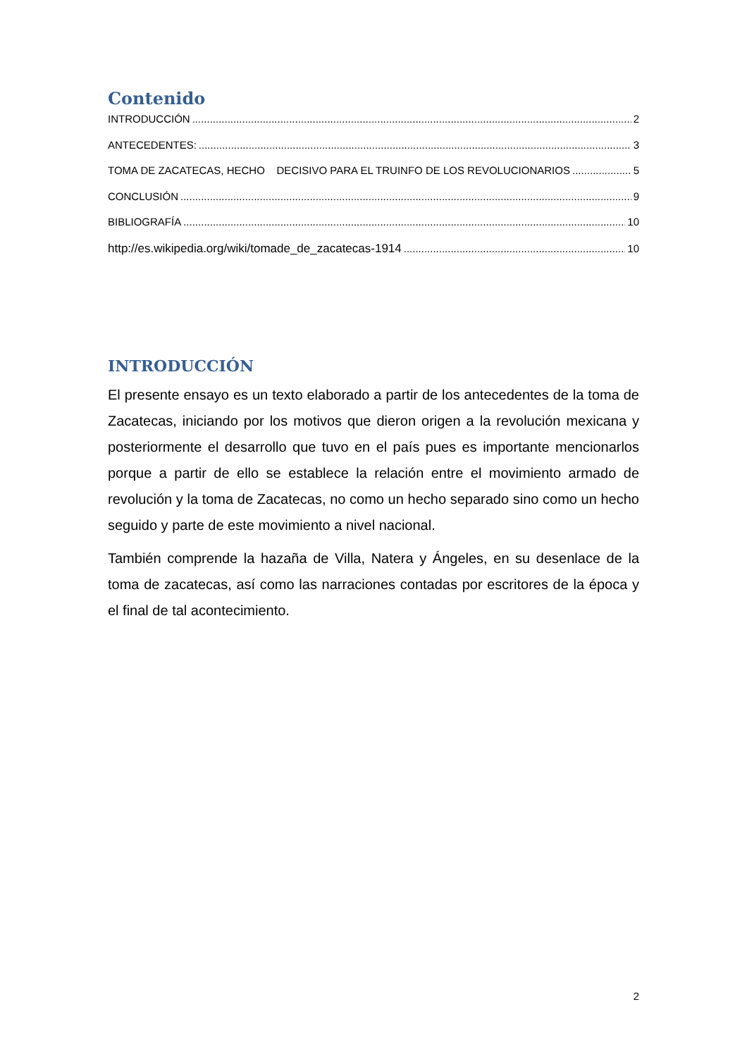Contenido
INTRODUCCIÓN 2
ANTECEDENTES: 3
TOMA DE ZACATECAS, HECHO DECISIVO PARA EL TRUINFO DE LOS REVOLUCIONARIOS 5
CONCLUSIÓN 9
BIBLIOGRAFÍA 10
http://es.wikipedia.org/wiki/tomade_de_zacatecas-1914 10
INTRODUCCIÓN
El presente ensayo es un texto elaborado a partir de los antecedentes de la toma de Zacatecas, iniciando por los motivos que dieron origen a la revolución mexicana y posteriormente el desarrollo que tuvo en el país pues es importante mencionarlos porque a partir de ello se establece la relación entre el movimiento armado de revolución y la toma de Zacatecas, no como un hecho separado sino como un hecho seguido y parte de este movimiento a nivel nacional.
También comprende la hazaña de Villa, Natera y Ángeles, en su desenlace de la toma de zacatecas, así como las narraciones contadas por escritores de la época y el final de tal acontecimiento.
2